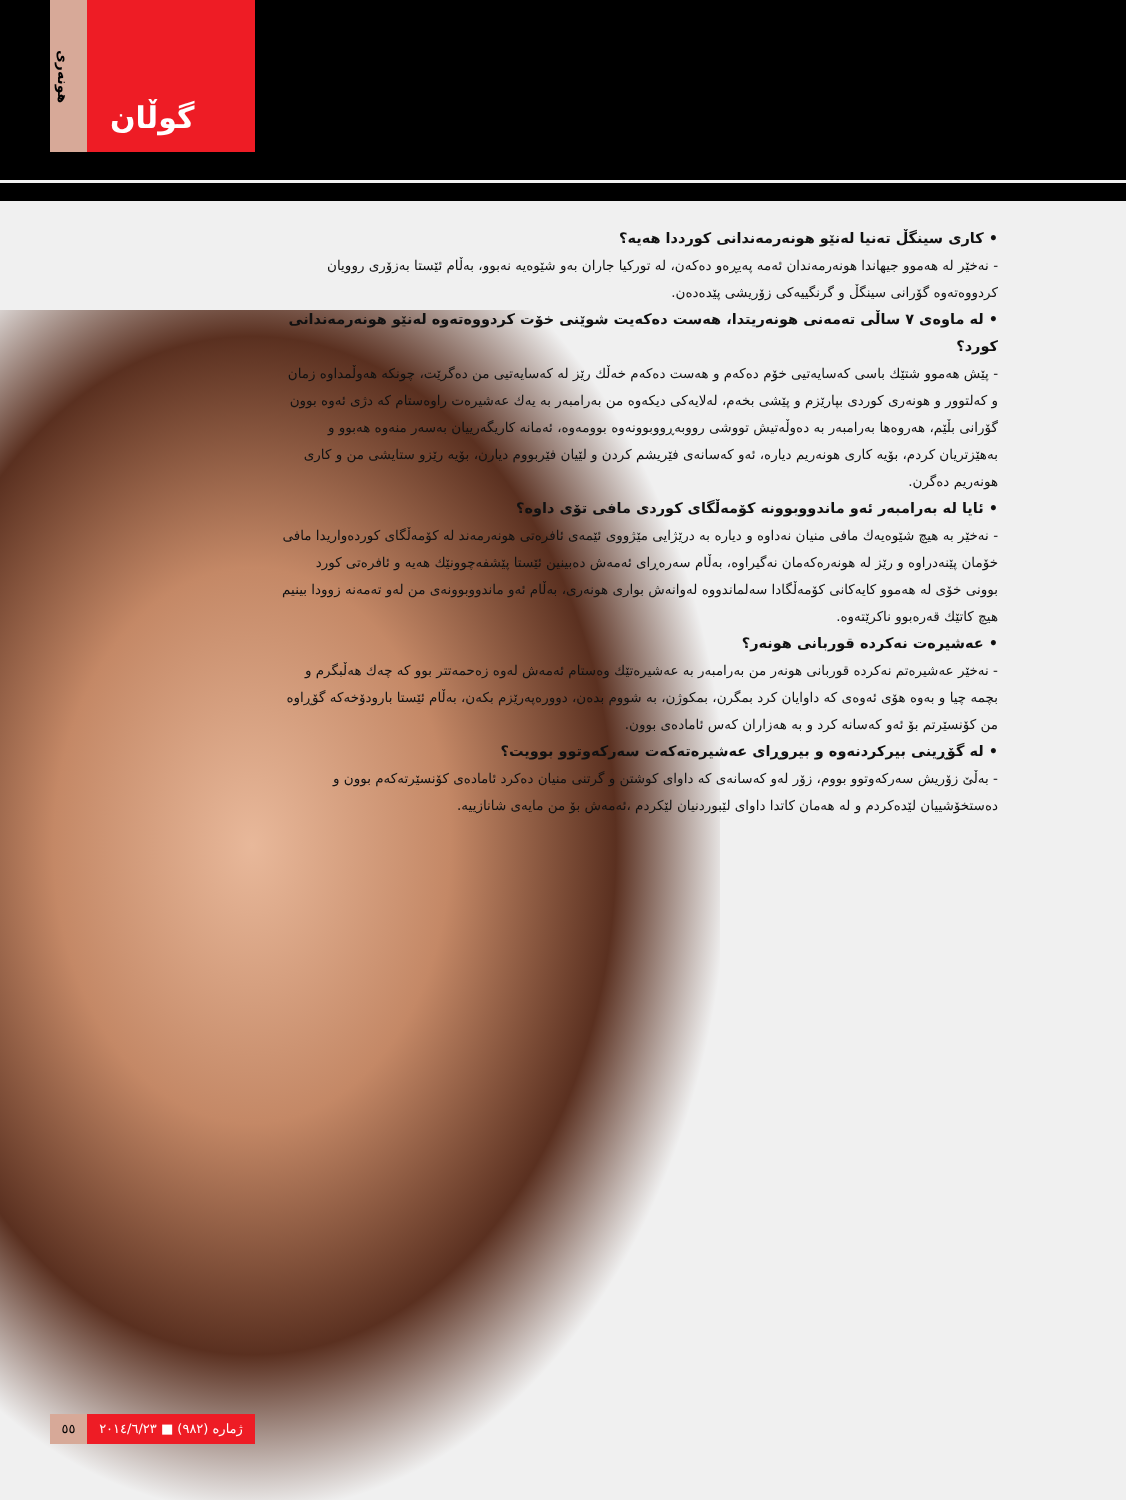هونەری
گوڵان
• كاری سینگڵ تەنیا لەنێو هونەرمەندانی كورددا هەیە؟
- نەخێر لە هەموو جیهاندا هونەرمەندان ئەمە پەیڕەو دەكەن، لە توركیا جاران بەو شێوەیە نەبوو، بەڵام ئێستا بەزۆری روویان كردووەتەوە گۆرانی سینگڵ و گرنگییەكی زۆریشی پێدەدەن.
• لە ماوەی ٧ ساڵی تەمەنی هونەریتدا، هەست دەكەیت شوێنی خۆت كردووەتەوە لەنێو هونەرمەندانی كورد؟
- پێش هەموو شتێك باسی كەسایەتیی خۆم دەكەم و هەست دەكەم خەڵك رێز لە كەسایەتیی من دەگرێت، چونكە هەوڵمداوە زمان و كەلتوور و هونەری كوردی بپارێزم و پێشی بخەم، لەلایەكی دیكەوە من بەرامبەر بە یەك عەشیرەت راوەستام كە دژی ئەوە بوون گۆرانی بڵێم، هەروەها بەرامبەر بە دەوڵەتیش تووشی رووبەڕووبوونەوە بوومەوە، ئەمانە كاریگەرییان بەسەر منەوە هەبوو و بەهێزتریان كردم، بۆیە كاری هونەریم دیارە، ئەو كەسانەی فێریشم كردن و لێیان فێربووم دیارن، بۆیە رێزو ستایشی من و كاری هونەریم دەگرن.
• ئایا لە بەرامبەر ئەو ماندووبوونە كۆمەڵگای كوردی مافی تۆی داوە؟
- نەخێر بە هیچ شێوەیەك مافی منیان نەداوە و دیارە بە درێژایی مێژووی ئێمەی ئافرەتی هونەرمەند لە كۆمەڵگای كوردەواریدا مافی خۆمان پێنەدراوە و رێز لە هونەرەكەمان نەگیراوە، بەڵام سەرەڕای ئەمەش دەبینین ئێستا پێشفەچوونێك هەیە و ئافرەتی كورد بوونی خۆی لە هەموو كایەكانی كۆمەڵگادا سەلماندووە لەوانەش بواری هونەری، بەڵام ئەو ماندووبوونەی من لەو تەمەنە زوودا بینیم هیچ كاتێك قەرەبوو ناكرێتەوە.
• عەشیرەت نەكردە قوربانی هونەر؟
- نەخێر عەشیرەتم نەكردە قوربانی هونەر من بەرامبەر بە عەشیرەتێك وەستام ئەمەش لەوە زەحمەتتر بوو كە چەك هەڵبگرم و بچمە چیا و بەوە هۆی ئەوەی كە داوایان كرد بمگرن، بمكوژن، بە شووم بدەن، دوورەپەرێزم بكەن، بەڵام ئێستا بارودۆخەكە گۆڕاوە من كۆنسێرتم بۆ ئەو كەسانە كرد و بە هەزاران كەس ئامادەی بوون.
• لە گۆڕینی بیركردنەوە و بیروڕای عەشیرەتەكەت سەركەوتوو بوویت؟
- بەڵێ زۆریش سەركەوتوو بووم، زۆر لەو كەسانەی كە داوای كوشتن و گرتنی منیان دەكرد ئامادەی كۆنسێرتەكەم بوون و دەستخۆشییان لێدەكردم و لە هەمان كاتدا داوای لێبوردنیان لێكردم ،ئەمەش بۆ من مایەی شانازییە.
٥٥ ژمارە (٩٨٢) ■ ٢٠١٤/٦/٢٣